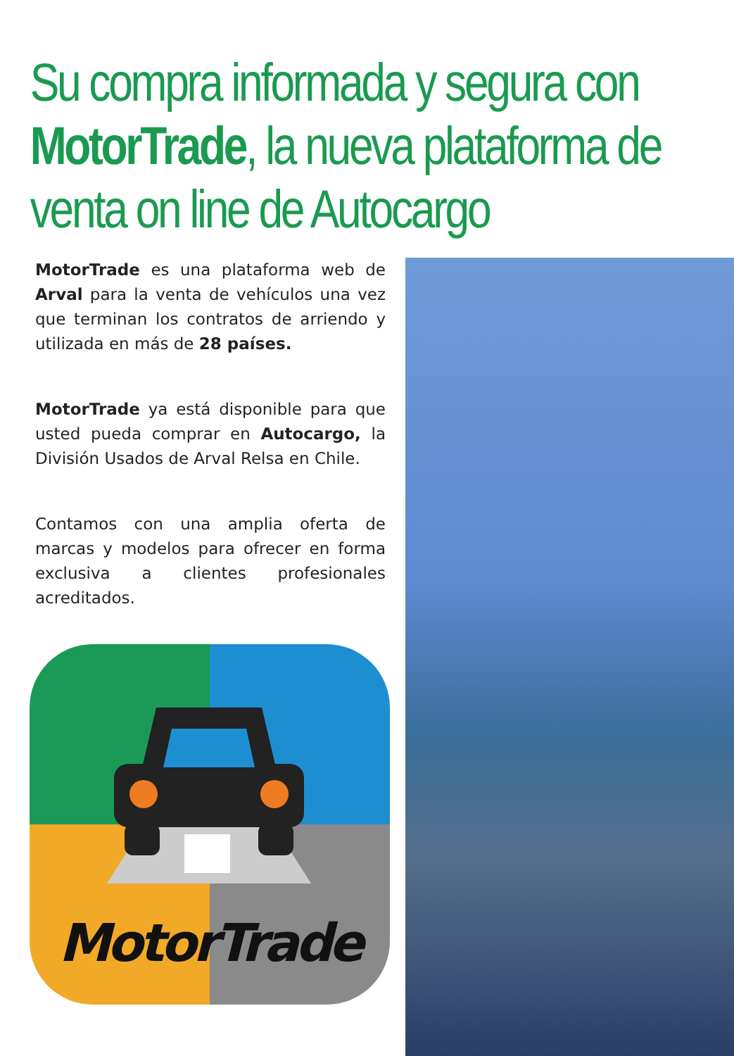Su compra informada y segura con MotorTrade, la nueva plataforma de venta on line de Autocargo
MotorTrade es una plataforma web de Arval para la venta de vehículos una vez que terminan los contratos de arriendo y utilizada en más de 28 países.
MotorTrade ya está disponible para que usted pueda comprar en Autocargo, la División Usados de Arval Relsa en Chile.
Contamos con una amplia oferta de marcas y modelos para ofrecer en forma exclusiva a clientes profesionales acreditados.
MotorTrade